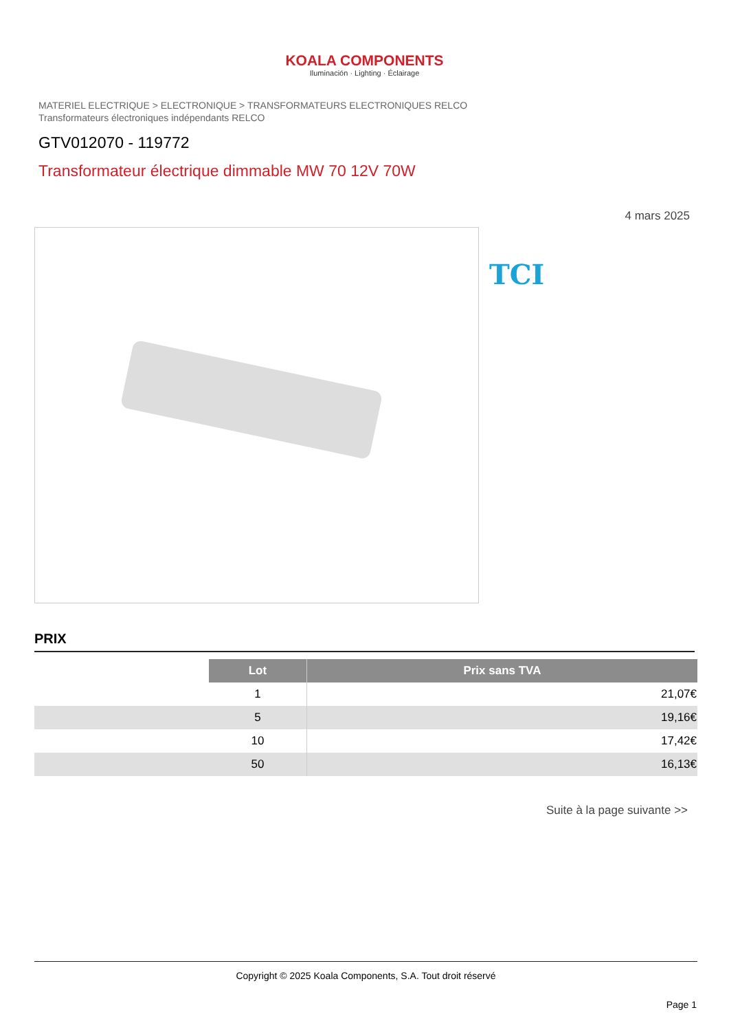KOALA COMPONENTS
Iluminación · Lighting · Éclairage
MATERIEL ELECTRIQUE > ELECTRONIQUE > TRANSFORMATEURS ELECTRONIQUES RELCO
Transformateurs électroniques indépendants RELCO
GTV012070 - 119772
Transformateur électrique dimmable MW 70 12V 70W
4 mars 2025
TCI
PRIX
| | Lot | Prix sans TVA |
| | 1 | 21,07€ |
| | 5 | 19,16€ |
| | 10 | 17,42€ |
| | 50 | 16,13€ |
Suite à la page suivante >>
Copyright © 2025 Koala Components, S.A. Tout droit réservé
Page 1